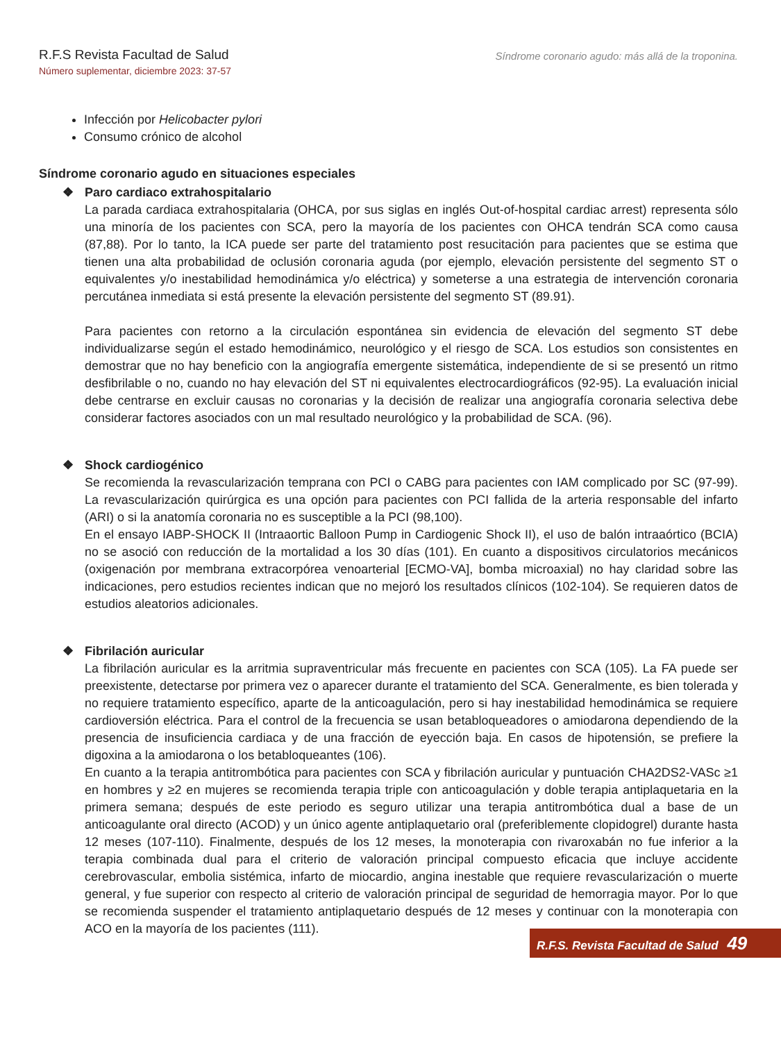R.F.S Revista Facultad de Salud
Número suplementar, diciembre 2023: 37-57
Síndrome coronario agudo: más allá de la troponina.
Infección por Helicobacter pylori
Consumo crónico de alcohol
Síndrome coronario agudo en situaciones especiales
❖ Paro cardiaco extrahospitalario
La parada cardiaca extrahospitalaria (OHCA, por sus siglas en inglés Out-of-hospital cardiac arrest) representa sólo una minoría de los pacientes con SCA, pero la mayoría de los pacientes con OHCA tendrán SCA como causa (87,88). Por lo tanto, la ICA puede ser parte del tratamiento post resucitación para pacientes que se estima que tienen una alta probabilidad de oclusión coronaria aguda (por ejemplo, elevación persistente del segmento ST o equivalentes y/o inestabilidad hemodinámica y/o eléctrica) y someterse a una estrategia de intervención coronaria percutánea inmediata si está presente la elevación persistente del segmento ST (89.91).
Para pacientes con retorno a la circulación espontánea sin evidencia de elevación del segmento ST debe individualizarse según el estado hemodinámico, neurológico y el riesgo de SCA. Los estudios son consistentes en demostrar que no hay beneficio con la angiografía emergente sistemática, independiente de si se presentó un ritmo desfibrilable o no, cuando no hay elevación del ST ni equivalentes electrocardiográficos (92-95). La evaluación inicial debe centrarse en excluir causas no coronarias y la decisión de realizar una angiografía coronaria selectiva debe considerar factores asociados con un mal resultado neurológico y la probabilidad de SCA. (96).
❖ Shock cardiogénico
Se recomienda la revascularización temprana con PCI o CABG para pacientes con IAM complicado por SC (97-99). La revascularización quirúrgica es una opción para pacientes con PCI fallida de la arteria responsable del infarto (ARI) o si la anatomía coronaria no es susceptible a la PCI (98,100).
En el ensayo IABP-SHOCK II (Intraaortic Balloon Pump in Cardiogenic Shock II), el uso de balón intraaórtico (BCIA) no se asoció con reducción de la mortalidad a los 30 días (101). En cuanto a dispositivos circulatorios mecánicos (oxigenación por membrana extracorpórea venoarterial [ECMO-VA], bomba microaxial) no hay claridad sobre las indicaciones, pero estudios recientes indican que no mejoró los resultados clínicos (102-104). Se requieren datos de estudios aleatorios adicionales.
❖ Fibrilación auricular
La fibrilación auricular es la arritmia supraventricular más frecuente en pacientes con SCA (105). La FA puede ser preexistente, detectarse por primera vez o aparecer durante el tratamiento del SCA. Generalmente, es bien tolerada y no requiere tratamiento específico, aparte de la anticoagulación, pero si hay inestabilidad hemodinámica se requiere cardioversión eléctrica. Para el control de la frecuencia se usan betabloqueadores o amiodarona dependiendo de la presencia de insuficiencia cardiaca y de una fracción de eyección baja. En casos de hipotensión, se prefiere la digoxina a la amiodarona o los betabloqueantes (106).
En cuanto a la terapia antitrombótica para pacientes con SCA y fibrilación auricular y puntuación CHA2DS2-VASc ≥1 en hombres y ≥2 en mujeres se recomienda terapia triple con anticoagulación y doble terapia antiplaquetaria en la primera semana; después de este periodo es seguro utilizar una terapia antitrombótica dual a base de un anticoagulante oral directo (ACOD) y un único agente antiplaquetario oral (preferiblemente clopidogrel) durante hasta 12 meses (107-110). Finalmente, después de los 12 meses, la monoterapia con rivaroxabán no fue inferior a la terapia combinada dual para el criterio de valoración principal compuesto eficacia que incluye accidente cerebrovascular, embolia sistémica, infarto de miocardio, angina inestable que requiere revascularización o muerte general, y fue superior con respecto al criterio de valoración principal de seguridad de hemorragia mayor. Por lo que se recomienda suspender el tratamiento antiplaquetario después de 12 meses y continuar con la monoterapia con ACO en la mayoría de los pacientes (111).
R.F.S. Revista Facultad de Salud 49